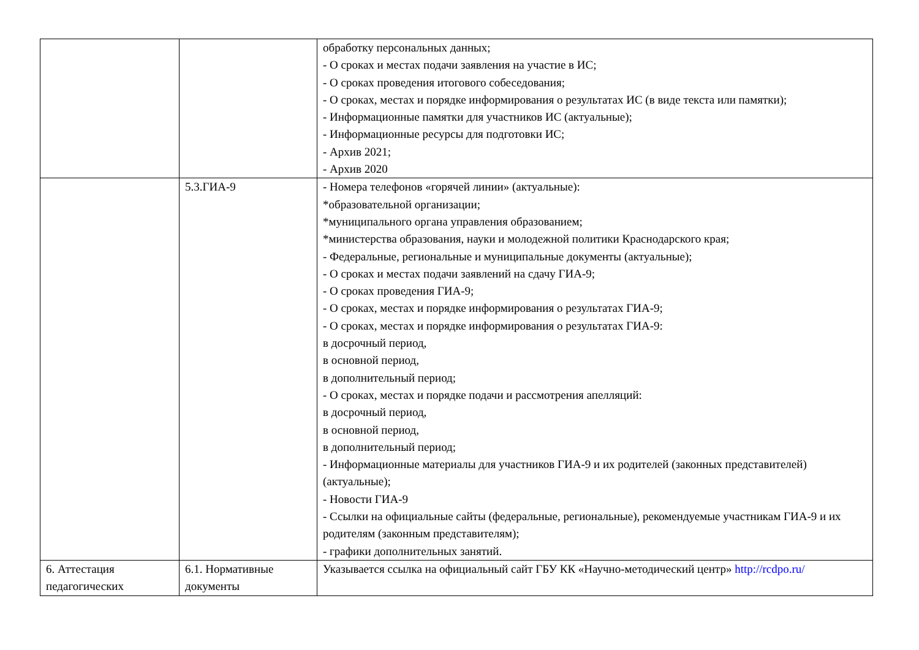| | | обработку персональных данных; - О сроках и местах подачи заявления на участие в ИС; - О сроках проведения итогового собеседования; - О сроках, местах и порядке информирования о результатах ИС (в виде текста или памятки); - Информационные памятки для участников ИС (актуальные); - Информационные ресурсы для подготовки ИС; - Архив 2021; - Архив 2020 |
| | 5.3.ГИА-9 | - Номера телефонов «горячей линии» (актуальные): *образовательной организации; *муниципального органа управления образованием; *министерства образования, науки и молодежной политики Краснодарского края; - Федеральные, региональные и муниципальные документы (актуальные); - О сроках и местах подачи заявлений на сдачу ГИА-9; - О сроках проведения ГИА-9; - О сроках, местах и порядке информирования о результатах ГИА-9; - О сроках, местах и порядке информирования о результатах ГИА-9: в досрочный период, в основной период, в дополнительный период; - О сроках, местах и порядке подачи и рассмотрения апелляций: в досрочный период, в основной период, в дополнительный период; - Информационные материалы для участников ГИА-9 и их родителей (законных представителей) (актуальные); - Новости ГИА-9 - Ссылки на официальные сайты (федеральные, региональные), рекомендуемые участникам ГИА-9 и их родителям (законным представителям); - графики дополнительных занятий. |
| 6. Аттестация педагогических | 6.1. Нормативные документы | Указывается ссылка на официальный сайт ГБУ КК «Научно-методический центр» http://rcdpo.ru/ |